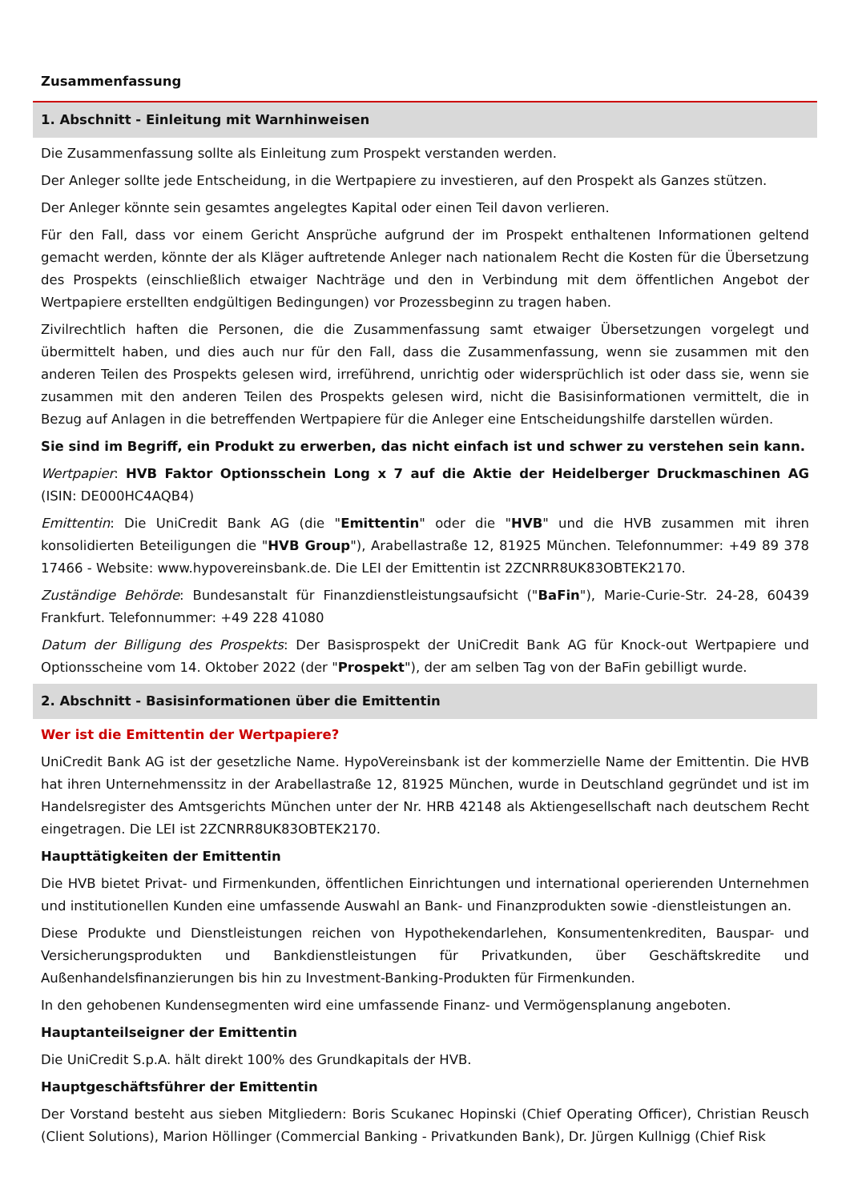Zusammenfassung
1. Abschnitt - Einleitung mit Warnhinweisen
Die Zusammenfassung sollte als Einleitung zum Prospekt verstanden werden.
Der Anleger sollte jede Entscheidung, in die Wertpapiere zu investieren, auf den Prospekt als Ganzes stützen.
Der Anleger könnte sein gesamtes angelegtes Kapital oder einen Teil davon verlieren.
Für den Fall, dass vor einem Gericht Ansprüche aufgrund der im Prospekt enthaltenen Informationen geltend gemacht werden, könnte der als Kläger auftretende Anleger nach nationalem Recht die Kosten für die Übersetzung des Prospekts (einschließlich etwaiger Nachträge und den in Verbindung mit dem öffentlichen Angebot der Wertpapiere erstellten endgültigen Bedingungen) vor Prozessbeginn zu tragen haben.
Zivilrechtlich haften die Personen, die die Zusammenfassung samt etwaiger Übersetzungen vorgelegt und übermittelt haben, und dies auch nur für den Fall, dass die Zusammenfassung, wenn sie zusammen mit den anderen Teilen des Prospekts gelesen wird, irreführend, unrichtig oder widersprüchlich ist oder dass sie, wenn sie zusammen mit den anderen Teilen des Prospekts gelesen wird, nicht die Basisinformationen vermittelt, die in Bezug auf Anlagen in die betreffenden Wertpapiere für die Anleger eine Entscheidungshilfe darstellen würden.
Sie sind im Begriff, ein Produkt zu erwerben, das nicht einfach ist und schwer zu verstehen sein kann.
Wertpapier: HVB Faktor Optionsschein Long x 7 auf die Aktie der Heidelberger Druckmaschinen AG (ISIN: DE000HC4AQB4)
Emittentin: Die UniCredit Bank AG (die "Emittentin" oder die "HVB" und die HVB zusammen mit ihren konsolidierten Beteiligungen die "HVB Group"), Arabellastraße 12, 81925 München. Telefonnummer: +49 89 378 17466 - Website: www.hypovereinsbank.de. Die LEI der Emittentin ist 2ZCNRR8UK83OBTEK2170.
Zuständige Behörde: Bundesanstalt für Finanzdienstleistungsaufsicht ("BaFin"), Marie-Curie-Str. 24-28, 60439 Frankfurt. Telefonnummer: +49 228 41080
Datum der Billigung des Prospekts: Der Basisprospekt der UniCredit Bank AG für Knock-out Wertpapiere und Optionsscheine vom 14. Oktober 2022 (der "Prospekt"), der am selben Tag von der BaFin gebilligt wurde.
2. Abschnitt - Basisinformationen über die Emittentin
Wer ist die Emittentin der Wertpapiere?
UniCredit Bank AG ist der gesetzliche Name. HypoVereinsbank ist der kommerzielle Name der Emittentin. Die HVB hat ihren Unternehmenssitz in der Arabellastraße 12, 81925 München, wurde in Deutschland gegründet und ist im Handelsregister des Amtsgerichts München unter der Nr. HRB 42148 als Aktiengesellschaft nach deutschem Recht eingetragen. Die LEI ist 2ZCNRR8UK83OBTEK2170.
Haupttätigkeiten der Emittentin
Die HVB bietet Privat- und Firmenkunden, öffentlichen Einrichtungen und international operierenden Unternehmen und institutionellen Kunden eine umfassende Auswahl an Bank- und Finanzprodukten sowie -dienstleistungen an.
Diese Produkte und Dienstleistungen reichen von Hypothekendarlehen, Konsumentenkrediten, Bauspar- und Versicherungsprodukten und Bankdienstleistungen für Privatkunden, über Geschäftskredite und Außenhandelsfinanzierungen bis hin zu Investment-Banking-Produkten für Firmenkunden.
In den gehobenen Kundensegmenten wird eine umfassende Finanz- und Vermögensplanung angeboten.
Hauptanteilseigner der Emittentin
Die UniCredit S.p.A. hält direkt 100% des Grundkapitals der HVB.
Hauptgeschäftsführer der Emittentin
Der Vorstand besteht aus sieben Mitgliedern: Boris Scukanec Hopinski (Chief Operating Officer), Christian Reusch (Client Solutions), Marion Höllinger (Commercial Banking - Privatkunden Bank), Dr. Jürgen Kullnigg (Chief Risk